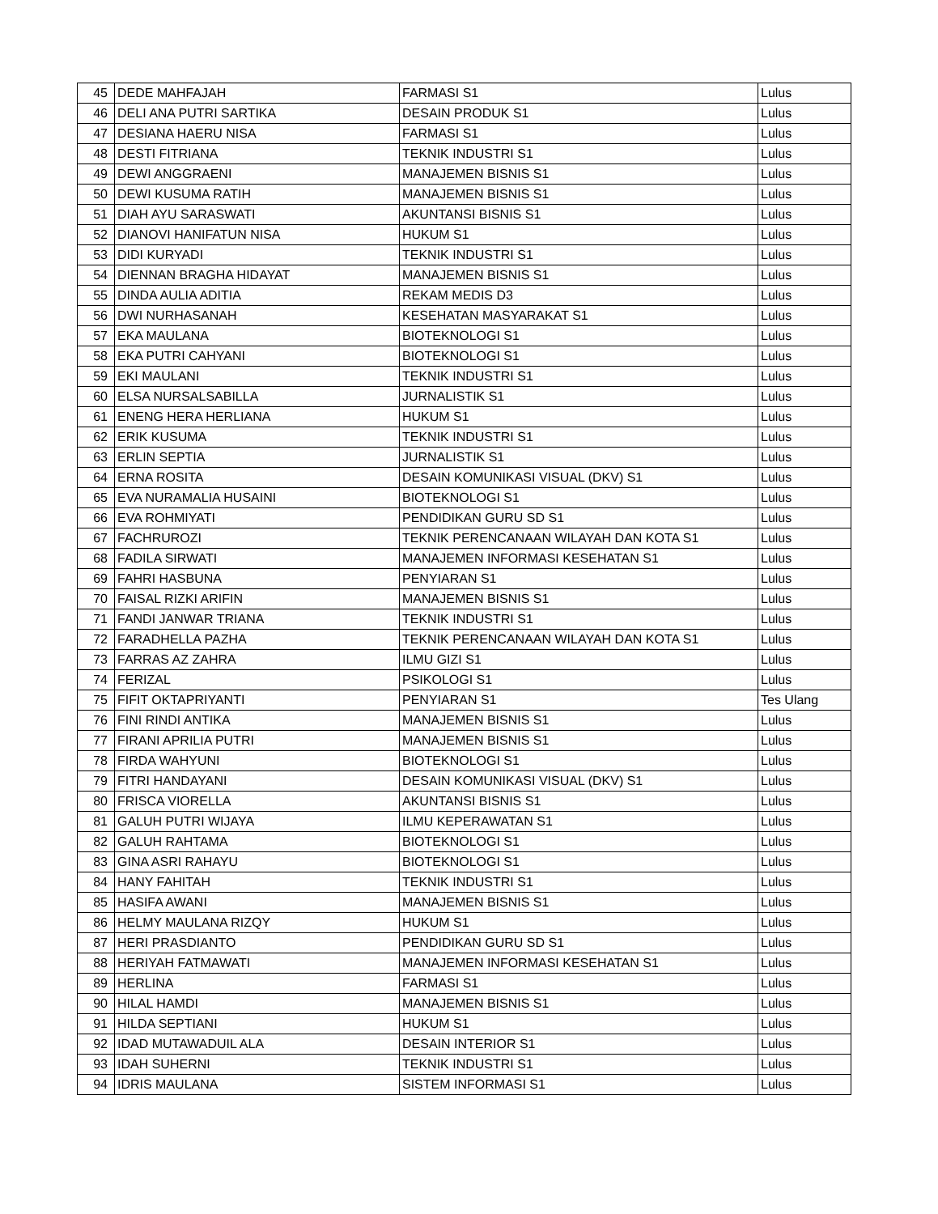| 45 | DEDE MAHFAJAH | FARMASI S1 | Lulus |
| 46 | DELI ANA PUTRI SARTIKA | DESAIN PRODUK S1 | Lulus |
| 47 | DESIANA HAERU NISA | FARMASI S1 | Lulus |
| 48 | DESTI FITRIANA | TEKNIK INDUSTRI S1 | Lulus |
| 49 | DEWI ANGGRAENI | MANAJEMEN BISNIS S1 | Lulus |
| 50 | DEWI KUSUMA RATIH | MANAJEMEN BISNIS S1 | Lulus |
| 51 | DIAH AYU SARASWATI | AKUNTANSI BISNIS S1 | Lulus |
| 52 | DIANOVI HANIFATUN NISA | HUKUM S1 | Lulus |
| 53 | DIDI KURYADI | TEKNIK INDUSTRI S1 | Lulus |
| 54 | DIENNAN BRAGHA HIDAYAT | MANAJEMEN BISNIS S1 | Lulus |
| 55 | DINDA AULIA ADITIA | REKAM MEDIS D3 | Lulus |
| 56 | DWI NURHASANAH | KESEHATAN MASYARAKAT S1 | Lulus |
| 57 | EKA MAULANA | BIOTEKNOLOGI S1 | Lulus |
| 58 | EKA PUTRI CAHYANI | BIOTEKNOLOGI S1 | Lulus |
| 59 | EKI MAULANI | TEKNIK INDUSTRI S1 | Lulus |
| 60 | ELSA NURSALSABILLA | JURNALISTIK S1 | Lulus |
| 61 | ENENG HERA HERLIANA | HUKUM S1 | Lulus |
| 62 | ERIK KUSUMA | TEKNIK INDUSTRI S1 | Lulus |
| 63 | ERLIN SEPTIA | JURNALISTIK S1 | Lulus |
| 64 | ERNA ROSITA | DESAIN KOMUNIKASI VISUAL (DKV) S1 | Lulus |
| 65 | EVA NURAMALIA HUSAINI | BIOTEKNOLOGI S1 | Lulus |
| 66 | EVA ROHMIYATI | PENDIDIKAN GURU SD S1 | Lulus |
| 67 | FACHRUROZI | TEKNIK PERENCANAAN WILAYAH DAN KOTA S1 | Lulus |
| 68 | FADILA SIRWATI | MANAJEMEN INFORMASI KESEHATAN S1 | Lulus |
| 69 | FAHRI HASBUNA | PENYIARAN S1 | Lulus |
| 70 | FAISAL RIZKI ARIFIN | MANAJEMEN BISNIS S1 | Lulus |
| 71 | FANDI JANWAR TRIANA | TEKNIK INDUSTRI S1 | Lulus |
| 72 | FARADHELLA PAZHA | TEKNIK PERENCANAAN WILAYAH DAN KOTA S1 | Lulus |
| 73 | FARRAS AZ ZAHRA | ILMU GIZI S1 | Lulus |
| 74 | FERIZAL | PSIKOLOGI S1 | Lulus |
| 75 | FIFIT OKTAPRIYANTI | PENYIARAN S1 | Tes Ulang |
| 76 | FINI RINDI ANTIKA | MANAJEMEN BISNIS S1 | Lulus |
| 77 | FIRANI APRILIA PUTRI | MANAJEMEN BISNIS S1 | Lulus |
| 78 | FIRDA WAHYUNI | BIOTEKNOLOGI S1 | Lulus |
| 79 | FITRI HANDAYANI | DESAIN KOMUNIKASI VISUAL (DKV) S1 | Lulus |
| 80 | FRISCA VIORELLA | AKUNTANSI BISNIS S1 | Lulus |
| 81 | GALUH PUTRI WIJAYA | ILMU KEPERAWATAN S1 | Lulus |
| 82 | GALUH RAHTAMA | BIOTEKNOLOGI S1 | Lulus |
| 83 | GINA ASRI RAHAYU | BIOTEKNOLOGI S1 | Lulus |
| 84 | HANY FAHITAH | TEKNIK INDUSTRI S1 | Lulus |
| 85 | HASIFA AWANI | MANAJEMEN BISNIS S1 | Lulus |
| 86 | HELMY MAULANA RIZQY | HUKUM S1 | Lulus |
| 87 | HERI PRASDIANTO | PENDIDIKAN GURU SD S1 | Lulus |
| 88 | HERIYAH FATMAWATI | MANAJEMEN INFORMASI KESEHATAN S1 | Lulus |
| 89 | HERLINA | FARMASI S1 | Lulus |
| 90 | HILAL HAMDI | MANAJEMEN BISNIS S1 | Lulus |
| 91 | HILDA SEPTIANI | HUKUM S1 | Lulus |
| 92 | IDAD MUTAWADUIL ALA | DESAIN INTERIOR S1 | Lulus |
| 93 | IDAH SUHERNI | TEKNIK INDUSTRI S1 | Lulus |
| 94 | IDRIS MAULANA | SISTEM INFORMASI S1 | Lulus |